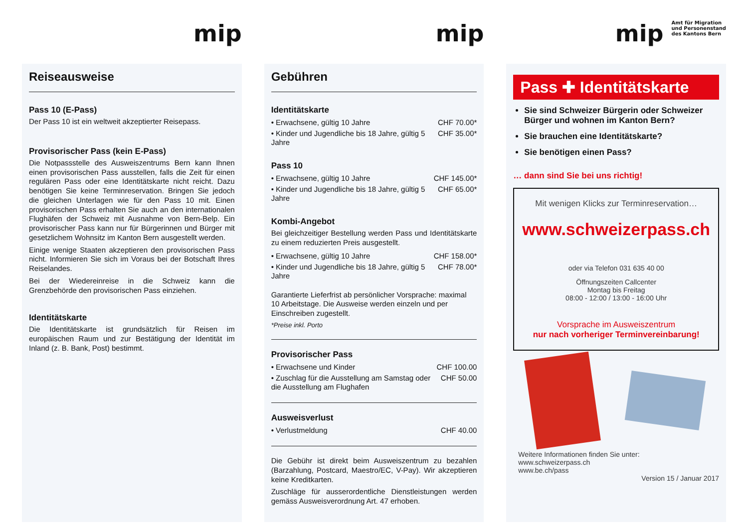mip
Reiseausweise
Pass 10 (E-Pass)
Der Pass 10 ist ein weltweit akzeptierter Reisepass.
Provisorischer Pass (kein E-Pass)
Die Notpassstelle des Ausweiszentrums Bern kann Ihnen einen provisorischen Pass ausstellen, falls die Zeit für einen regulären Pass oder eine Identitätskarte nicht reicht. Dazu benötigen Sie keine Terminreservation. Bringen Sie jedoch die gleichen Unterlagen wie für den Pass 10 mit. Einen provisorischen Pass erhalten Sie auch an den internationalen Flughäfen der Schweiz mit Ausnahme von Bern-Belp. Ein provisorischer Pass kann nur für Bürgerinnen und Bürger mit gesetzlichem Wohnsitz im Kanton Bern ausgestellt werden.
Einige wenige Staaten akzeptieren den provisorischen Pass nicht. Informieren Sie sich im Voraus bei der Botschaft Ihres Reiselandes.
Bei der Wiedereinreise in die Schweiz kann die Grenzbehörde den provisorischen Pass einziehen.
Identitätskarte
Die Identitätskarte ist grundsätzlich für Reisen im europäischen Raum und zur Bestätigung der Identität im Inland (z. B. Bank, Post) bestimmt.
mip
Gebühren
Identitätskarte
| • Erwachsene, gültig 10 Jahre | CHF 70.00* |
| • Kinder und Jugendliche bis 18 Jahre, gültig 5 Jahre | CHF 35.00* |
Pass 10
| • Erwachsene, gültig 10 Jahre | CHF 145.00* |
| • Kinder und Jugendliche bis 18 Jahre, gültig 5 Jahre | CHF 65.00* |
Kombi-Angebot
Bei gleichzeitiger Bestellung werden Pass und Identitätskarte zu einem reduzierten Preis ausgestellt.
| • Erwachsene, gültig 10 Jahre | CHF 158.00* |
| • Kinder und Jugendliche bis 18 Jahre, gültig 5 Jahre | CHF 78.00* |
Garantierte Lieferfrist ab persönlicher Vorsprache: maximal 10 Arbeitstage. Die Ausweise werden einzeln und per Einschreiben zugestellt.
*Preise inkl. Porto
Provisorischer Pass
| • Erwachsene und Kinder | CHF 100.00 |
| • Zuschlag für die Ausstellung am Samstag oder die Ausstellung am Flughafen | CHF 50.00 |
Ausweisverlust
| • Verlustmeldung | CHF 40.00 |
Die Gebühr ist direkt beim Ausweiszentrum zu bezahlen (Barzahlung, Postcard, Maestro/EC, V-Pay). Wir akzeptieren keine Kreditkarten.
Zuschläge für ausserordentliche Dienstleistungen werden gemäss Ausweisverordnung Art. 47 erhoben.
mip Amt für Migration
und Personenstand
des Kantons Bern
Pass ✚ Identitätskarte
Sie sind Schweizer Bürgerin oder Schweizer Bürger und wohnen im Kanton Bern?
Sie brauchen eine Identitätskarte?
Sie benötigen einen Pass?
… dann sind Sie bei uns richtig!
Mit wenigen Klicks zur Terminreservation…
www.schweizerpass.ch
oder via Telefon 031 635 40 00
Öffnungszeiten Callcenter
Montag bis Freitag
08:00 - 12:00 / 13:00 - 16:00 Uhr
Vorsprache im Ausweiszentrum
nur nach vorheriger Terminvereinbarung!
Weitere Informationen finden Sie unter:
www.schweizerpass.ch
www.be.ch/pass
Version 15 / Januar 2017